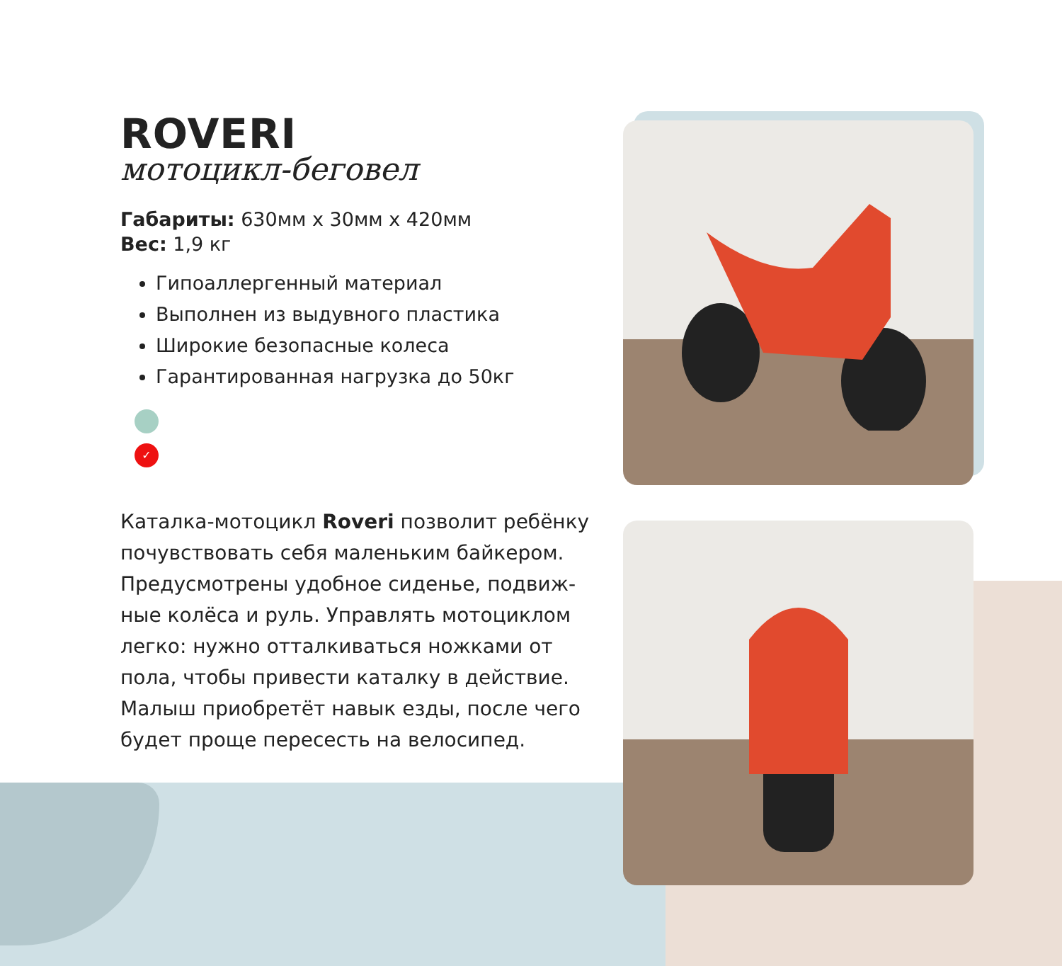ROVERI
мотоцикл-беговел
Габариты: 630мм х 30мм х 420мм
Вес: 1,9 кг
Гипоаллергенный материал
Выполнен из выдувного пластика
Широкие безопасные колеса
Гарантированная нагрузка до 50кг
✓
Каталка-мотоцикл Roveri позволит ребёнку почувствовать себя маленьким байкером. Предусмотрены удобное сиденье, подвиж-ные колёса и руль. Управлять мотоциклом легко: нужно отталкиваться ножками от пола, чтобы привести каталку в действие. Малыш приобретёт навык езды, после чего будет проще пересесть на велосипед.